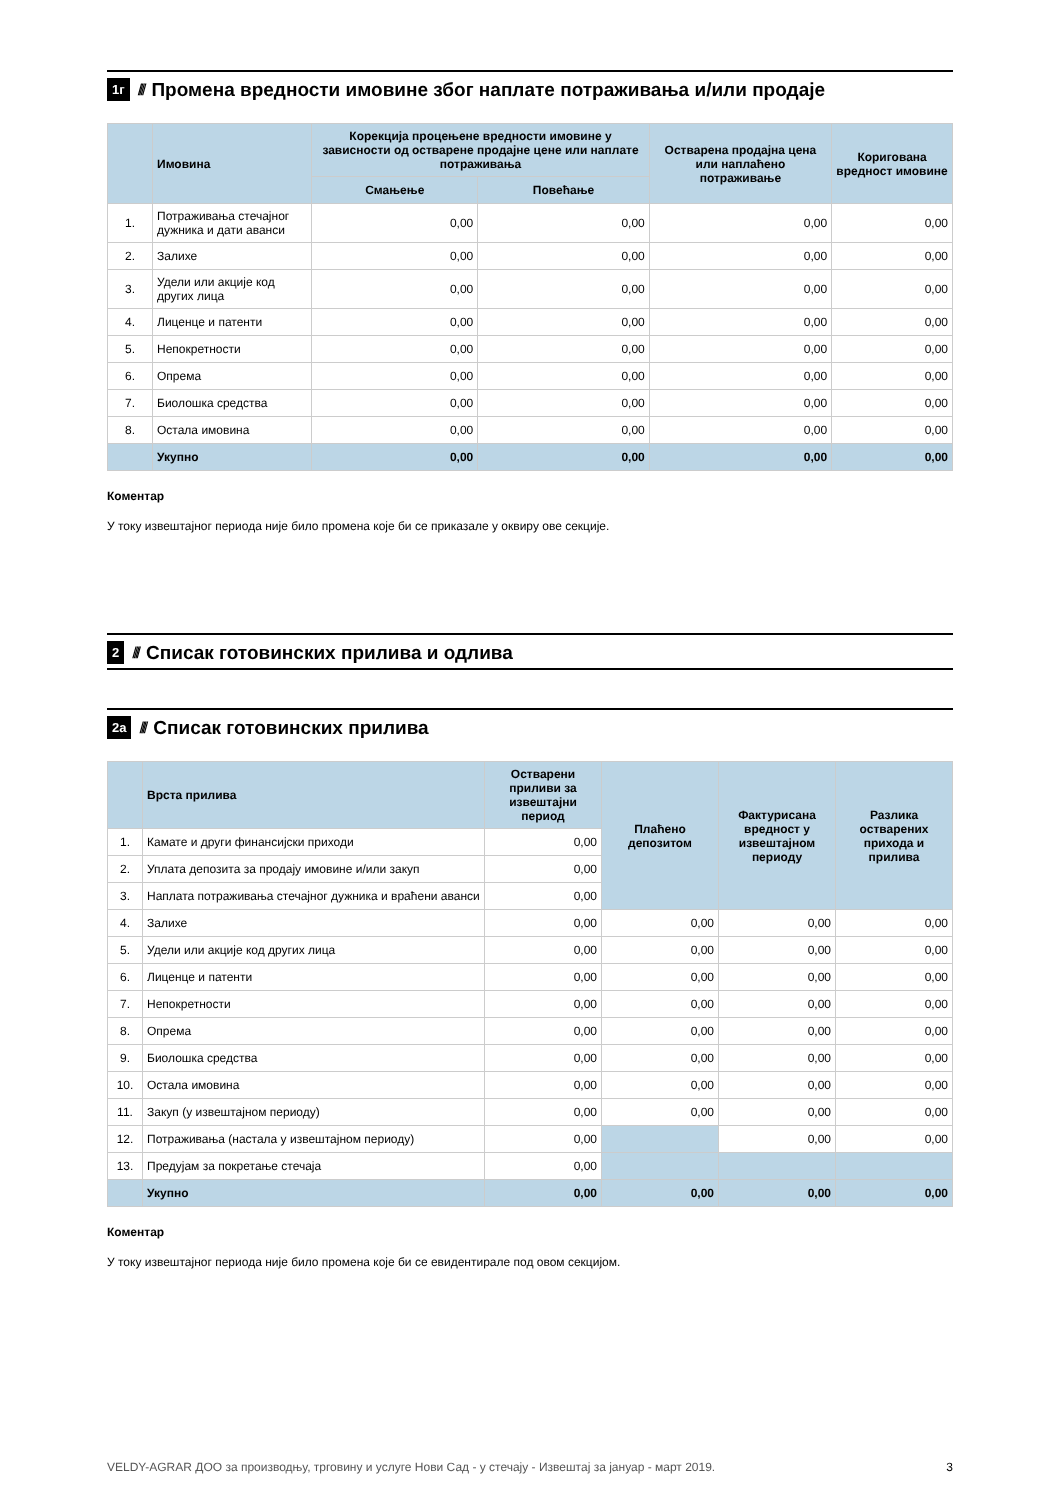1г //// Промена вредности имовине због наплате потраживања и/или продаје
| | Имовина | Корекција процењене вредности имовине у зависности од остварене продајне цене или наплате потраживања | | Остварена продајна цена или наплаћено потраживање | Коригована вредност имовине |
| --- | --- | --- | --- | --- | --- |
| | | Смањење | Повећање | | |
| 1. | Потраживања стечајног дужника и дати аванси | 0,00 | 0,00 | 0,00 | 0,00 |
| 2. | Залихе | 0,00 | 0,00 | 0,00 | 0,00 |
| 3. | Удели или акције код других лица | 0,00 | 0,00 | 0,00 | 0,00 |
| 4. | Лиценце и патенти | 0,00 | 0,00 | 0,00 | 0,00 |
| 5. | Непокретности | 0,00 | 0,00 | 0,00 | 0,00 |
| 6. | Опрема | 0,00 | 0,00 | 0,00 | 0,00 |
| 7. | Биолошка средства | 0,00 | 0,00 | 0,00 | 0,00 |
| 8. | Остала имовина | 0,00 | 0,00 | 0,00 | 0,00 |
| | Укупно | 0,00 | 0,00 | 0,00 | 0,00 |
Коментар
У току извештајног периода није било промена које би се приказале у оквиру ове секције.
2 //// Списак готовинских прилива и одлива
2а //// Списак готовинских прилива
| | Врста прилива | Остварени приливи за извештајни период | Плаћено депозитом | Фактурисана вредност у извештајном периоду | Разлика остварених прихода и прилива |
| --- | --- | --- | --- | --- | --- |
| 1. | Камате и други финансијски приходи | 0,00 | | | |
| 2. | Уплата депозита за продају имовине и/или закуп | 0,00 | | | |
| 3. | Наплата потраживања стечајног дужника и враћени аванси | 0,00 | | | |
| 4. | Залихе | 0,00 | 0,00 | 0,00 | 0,00 |
| 5. | Удели или акције код других лица | 0,00 | 0,00 | 0,00 | 0,00 |
| 6. | Лиценце и патенти | 0,00 | 0,00 | 0,00 | 0,00 |
| 7. | Непокретности | 0,00 | 0,00 | 0,00 | 0,00 |
| 8. | Опрема | 0,00 | 0,00 | 0,00 | 0,00 |
| 9. | Биолошка средства | 0,00 | 0,00 | 0,00 | 0,00 |
| 10. | Остала имовина | 0,00 | 0,00 | 0,00 | 0,00 |
| 11. | Закуп (у извештајном периоду) | 0,00 | 0,00 | 0,00 | 0,00 |
| 12. | Потраживања (настала у извештајном периоду) | 0,00 | | 0,00 | 0,00 |
| 13. | Предујам за покретање стечаја | 0,00 | | | |
| | Укупно | 0,00 | 0,00 | 0,00 | 0,00 |
Коментар
У току извештајног периода није било промена које би се евидентирале под овом секцијом.
VELDY-AGRAR ДОО за производњу, трговину и услуге Нови Сад - у стечају - Извештај за јануар - март 2019. 3